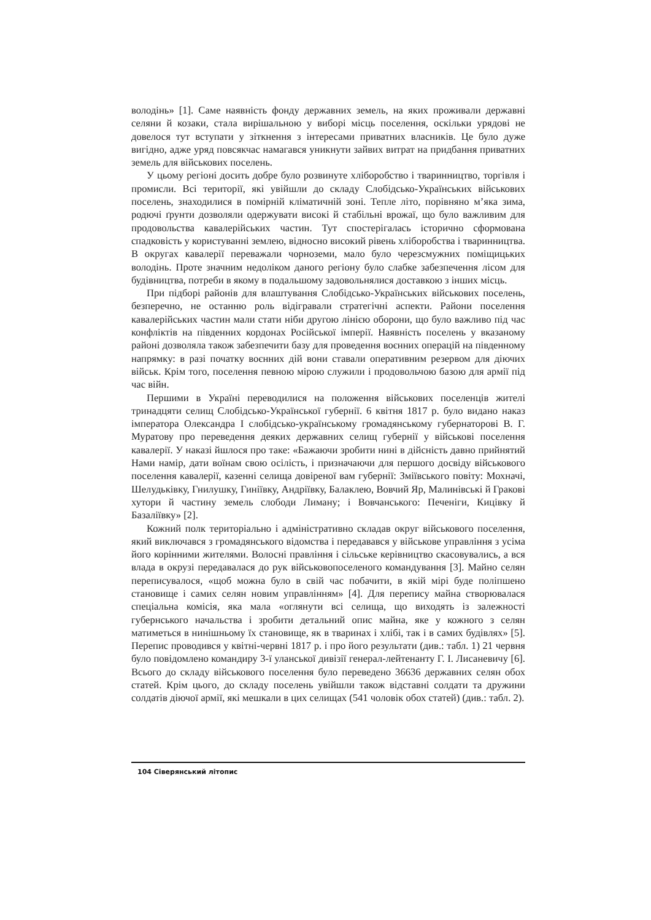володінь» [1]. Саме наявність фонду державних земель, на яких проживали державні селяни й козаки, стала вирішальною у виборі місць поселення, оскільки урядові не довелося тут вступати у зіткнення з інтересами приватних власників. Це було дуже вигідно, адже уряд повсякчас намагався уникнути зайвих витрат на придбання приватних земель для військових поселень.
У цьому регіоні досить добре було розвинуте хліборобство і тваринництво, торгівля і промисли. Всі території, які увійшли до складу Слобідсько-Українських військових поселень, знаходилися в помірній кліматичній зоні. Тепле літо, порівняно м’яка зима, родючі ґрунти дозволяли одержувати високі й стабільні врожаї, що було важливим для продовольства кавалерійських частин. Тут спостерігалась історично сформована спадковість у користуванні землею, відносно високий рівень хліборобства і тваринництва. В округах кавалерії переважали чорноземи, мало було черезсмужних поміщицьких володінь. Проте значним недоліком даного регіону було слабке забезпечення лісом для будівництва, потреби в якому в подальшому задовольнялися доставкою з інших місць.
При підборі районів для влаштування Слобідсько-Українських військових поселень, безперечно, не останню роль відігравали стратегічні аспекти. Райони поселення кавалерійських частин мали стати ніби другою лінією оборони, що було важливо під час конфліктів на південних кордонах Російської імперії. Наявність поселень у вказаному районі дозволяла також забезпечити базу для проведення воєнних операцій на південному напрямку: в разі початку воєнних дій вони ставали оперативним резервом для діючих військ. Крім того, поселення певною мірою служили і продовольчою базою для армії під час війн.
Першими в Україні переводилися на положення військових поселенців жителі тринадцяти селищ Слобідсько-Української губернії. 6 квітня 1817 р. було видано наказ імператора Олександра I слобідсько-українському громадянському губернаторові В. Г. Муратову про переведення деяких державних селищ губернії у військові поселення кавалерії. У наказі йшлося про таке: «Бажаючи зробити нині в дійсність давно прийнятий Нами намір, дати воїнам свою осілість, і призначаючи для першого досвіду військового поселення кавалерії, казенні селища довіреної вам губернії: Зміївського повіту: Мохначі, Шелудьківку, Гнилушку, Гиніївку, Андріївку, Балаклею, Вовчий Яр, Малинівські й Гракові хутори й частину земель слободи Лиману; і Вовчанського: Печеніги, Кицівку й Базаліївку» [2].
Кожний полк територіально і адміністративно складав округ військового поселення, який виключався з громадянського відомства і передавався у військове управління з усіма його корінними жителями. Волосні правління і сільське керівництво скасовувались, а вся влада в окрузі передавалася до рук військовопоселеного командування [3]. Майно селян переписувалося, «щоб можна було в свій час побачити, в якій мірі буде поліпшено становище і самих селян новим управлінням» [4]. Для перепису майна створювалася спеціальна комісія, яка мала «оглянути всі селища, що виходять із залежності губернського начальства і зробити детальний опис майна, яке у кожного з селян матиметься в нинішньому їх становище, як в тваринах і хлібі, так і в самих будівлях» [5]. Перепис проводився у квітні-червні 1817 р. і про його результати (див.: табл. 1) 21 червня було повідомлено командиру 3-ї уланської дивізії генерал-лейтенанту Г. І. Лисаневичу [6]. Всього до складу військового поселення було переведено 36636 державних селян обох статей. Крім цього, до складу поселень увійшли також відставні солдати та дружини солдатів діючої армії, які мешкали в цих селищах (541 чоловік обох статей) (див.: табл. 2).
104 Сіверянський літопис